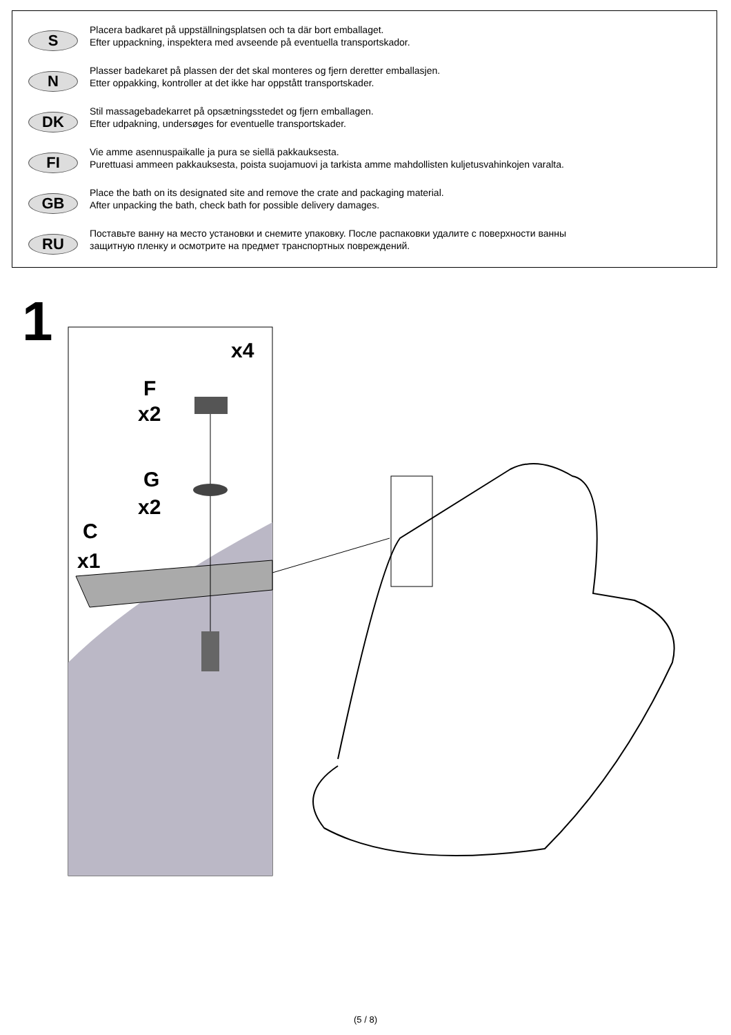S
Placera badkaret på uppställningsplatsen och ta där bort emballaget.
Efter uppackning, inspektera med avseende på eventuella transportskador.
N
Plasser badekaret på plassen der det skal monteres og fjern deretter emballasjen.
Etter oppakking, kontroller at det ikke har oppstått transportskader.
DK
Stil massagebadekarret på opsætningsstedet og fjern emballagen.
Efter udpakning, undersøges for eventuelle transportskader.
FI
Vie amme asennuspaikalle ja pura se siellä pakkauksesta.
Purettuasi ammeen pakkauksesta, poista suojamuovi ja tarkista amme mahdollisten kuljetusvahinkojen varalta.
GB
Place the bath on its designated site and remove the crate and packaging material.
After unpacking the bath, check bath for possible delivery damages.
RU
Поставьте ванну на место установки и снемите упаковку. После распаковки удалите с поверхности ванны
защитную пленку и осмотрите на предмет транспортных повреждений.
1
x4
F
x2
G
x2
C
x1
(5 / 8)